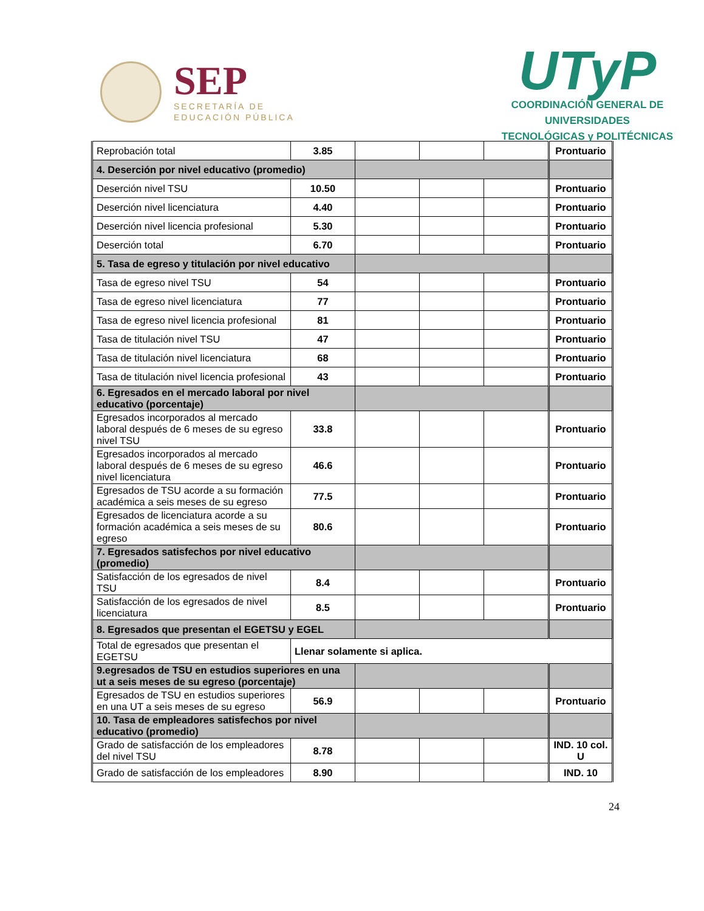SEP
SECRETARÍA DE
EDUCACIÓN PÚBLICA
UTyP
COORDINACIÓN GENERAL DE UNIVERSIDADES
TECNOLÓGICAS y POLITÉCNICAS
| Reprobación total | 3.85 | | | | Prontuario |
| 4. Deserción por nivel educativo (promedio) | | | | | |
| Deserción nivel TSU | 10.50 | | | | Prontuario |
| Deserción nivel licenciatura | 4.40 | | | | Prontuario |
| Deserción nivel licencia profesional | 5.30 | | | | Prontuario |
| Deserción total | 6.70 | | | | Prontuario |
| 5. Tasa de egreso y titulación por nivel educativo | | | | | |
| Tasa de egreso nivel TSU | 54 | | | | Prontuario |
| Tasa de egreso nivel licenciatura | 77 | | | | Prontuario |
| Tasa de egreso nivel licencia profesional | 81 | | | | Prontuario |
| Tasa de titulación nivel TSU | 47 | | | | Prontuario |
| Tasa de titulación nivel licenciatura | 68 | | | | Prontuario |
| Tasa de titulación nivel licencia profesional | 43 | | | | Prontuario |
| 6. Egresados en el mercado laboral por nivel educativo (porcentaje) | | | | | |
| Egresados incorporados al mercado laboral después de 6 meses de su egreso nivel TSU | 33.8 | | | | Prontuario |
| Egresados incorporados al mercado laboral después de 6 meses de su egreso nivel licenciatura | 46.6 | | | | Prontuario |
| Egresados de TSU acorde a su formación académica a seis meses de su egreso | 77.5 | | | | Prontuario |
| Egresados de licenciatura acorde a su formación académica a seis meses de su egreso | 80.6 | | | | Prontuario |
| 7. Egresados satisfechos por nivel educativo (promedio) | | | | | |
| Satisfacción de los egresados de nivel TSU | 8.4 | | | | Prontuario |
| Satisfacción de los egresados de nivel licenciatura | 8.5 | | | | Prontuario |
| 8. Egresados que presentan el EGETSU y EGEL | | | | | |
| Total de egresados que presentan el EGETSU | Llenar solamente si aplica. | | | | |
| 9.egresados de TSU en estudios superiores en una ut a seis meses de su egreso (porcentaje) | | | | | |
| Egresados de TSU en estudios superiores en una UT a seis meses de su egreso | 56.9 | | | | Prontuario |
| 10. Tasa de empleadores satisfechos por nivel educativo (promedio) | | | | | |
| Grado de satisfacción de los empleadores del nivel TSU | 8.78 | | | | IND. 10 col. U |
| Grado de satisfacción de los empleadores | 8.90 | | | | IND. 10 |
24